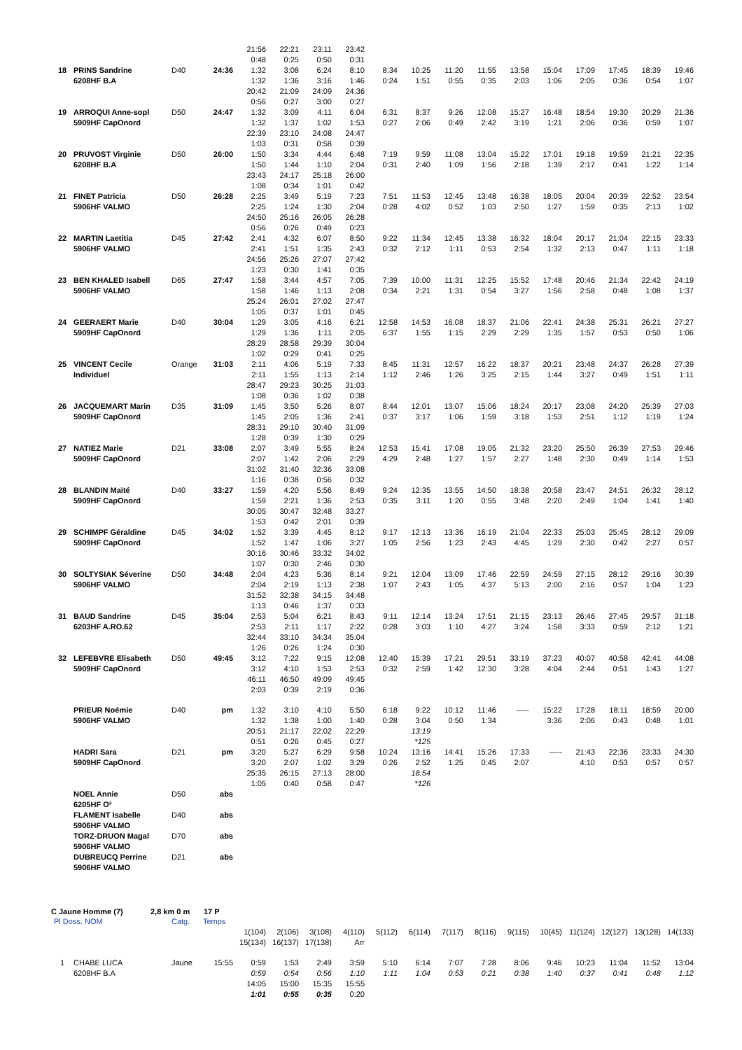| | | | | 21:56 | 22:21 | 23:11 | 23:42 | | | | | | | | | | |
| | | | | 0:48 | 0:25 | 0:50 | 0:31 | | | | | | | | | | |
| 18 | PRINS Sandrine | D40 | 24:36 | 1:32 | 3:08 | 6:24 | 8:10 | 8:34 | 10:25 | 11:20 | 11:55 | 13:58 | 15:04 | 17:09 | 17:45 | 18:39 | 19:46 |
| | 6208HF B.A | | | 1:32 | 1:36 | 3:16 | 1:46 | 0:24 | 1:51 | 0:55 | 0:35 | 2:03 | 1:06 | 2:05 | 0:36 | 0:54 | 1:07 |
| | | | | 20:42 | 21:09 | 24:09 | 24:36 | | | | | | | | | | |
| | | | | 0:56 | 0:27 | 3:00 | 0:27 | | | | | | | | | | |
| 19 | ARROQUI Anne-sopl | D50 | 24:47 | 1:32 | 3:09 | 4:11 | 6:04 | 6:31 | 8:37 | 9:26 | 12:08 | 15:27 | 16:48 | 18:54 | 19:30 | 20:29 | 21:36 |
| | 5909HF CapOnord | | | 1:32 | 1:37 | 1:02 | 1:53 | 0:27 | 2:06 | 0:49 | 2:42 | 3:19 | 1:21 | 2:06 | 0:36 | 0:59 | 1:07 |
| | | | | 22:39 | 23:10 | 24:08 | 24:47 | | | | | | | | | | |
| | | | | 1:03 | 0:31 | 0:58 | 0:39 | | | | | | | | | | |
| 20 | PRUVOST Virginie | D50 | 26:00 | 1:50 | 3:34 | 4:44 | 6:48 | 7:19 | 9:59 | 11:08 | 13:04 | 15:22 | 17:01 | 19:18 | 19:59 | 21:21 | 22:35 |
| | 6208HF B.A | | | 1:50 | 1:44 | 1:10 | 2:04 | 0:31 | 2:40 | 1:09 | 1:56 | 2:18 | 1:39 | 2:17 | 0:41 | 1:22 | 1:14 |
| | | | | 23:43 | 24:17 | 25:18 | 26:00 | | | | | | | | | | |
| | | | | 1:08 | 0:34 | 1:01 | 0:42 | | | | | | | | | | |
| 21 | FINET Patricia | D50 | 26:28 | 2:25 | 3:49 | 5:19 | 7:23 | 7:51 | 11:53 | 12:45 | 13:48 | 16:38 | 18:05 | 20:04 | 20:39 | 22:52 | 23:54 |
| | 5906HF VALMO | | | 2:25 | 1:24 | 1:30 | 2:04 | 0:28 | 4:02 | 0:52 | 1:03 | 2:50 | 1:27 | 1:59 | 0:35 | 2:13 | 1:02 |
| | | | | 24:50 | 25:16 | 26:05 | 26:28 | | | | | | | | | | |
| | | | | 0:56 | 0:26 | 0:49 | 0:23 | | | | | | | | | | |
| 22 | MARTIN Laetitia | D45 | 27:42 | 2:41 | 4:32 | 6:07 | 8:50 | 9:22 | 11:34 | 12:45 | 13:38 | 16:32 | 18:04 | 20:17 | 21:04 | 22:15 | 23:33 |
| | 5906HF VALMO | | | 2:41 | 1:51 | 1:35 | 2:43 | 0:32 | 2:12 | 1:11 | 0:53 | 2:54 | 1:32 | 2:13 | 0:47 | 1:11 | 1:18 |
| | | | | 24:56 | 25:26 | 27:07 | 27:42 | | | | | | | | | | |
| | | | | 1:23 | 0:30 | 1:41 | 0:35 | | | | | | | | | | |
| 23 | BEN KHALED Isabell | D65 | 27:47 | 1:58 | 3:44 | 4:57 | 7:05 | 7:39 | 10:00 | 11:31 | 12:25 | 15:52 | 17:48 | 20:46 | 21:34 | 22:42 | 24:19 |
| | 5906HF VALMO | | | 1:58 | 1:46 | 1:13 | 2:08 | 0:34 | 2:21 | 1:31 | 0:54 | 3:27 | 1:56 | 2:58 | 0:48 | 1:08 | 1:37 |
| | | | | 25:24 | 26:01 | 27:02 | 27:47 | | | | | | | | | | |
| | | | | 1:05 | 0:37 | 1:01 | 0:45 | | | | | | | | | | |
| 24 | GEERAERT Marie | D40 | 30:04 | 1:29 | 3:05 | 4:16 | 6:21 | 12:58 | 14:53 | 16:08 | 18:37 | 21:06 | 22:41 | 24:38 | 25:31 | 26:21 | 27:27 |
| | 5909HF CapOnord | | | 1:29 | 1:36 | 1:11 | 2:05 | 6:37 | 1:55 | 1:15 | 2:29 | 2:29 | 1:35 | 1:57 | 0:53 | 0:50 | 1:06 |
| | | | | 28:29 | 28:58 | 29:39 | 30:04 | | | | | | | | | | |
| | | | | 1:02 | 0:29 | 0:41 | 0:25 | | | | | | | | | | |
| 25 | VINCENT Cecile | Orange | 31:03 | 2:11 | 4:06 | 5:19 | 7:33 | 8:45 | 11:31 | 12:57 | 16:22 | 18:37 | 20:21 | 23:48 | 24:37 | 26:28 | 27:39 |
| | Individuel | | | 2:11 | 1:55 | 1:13 | 2:14 | 1:12 | 2:46 | 1:26 | 3:25 | 2:15 | 1:44 | 3:27 | 0:49 | 1:51 | 1:11 |
| | | | | 28:47 | 29:23 | 30:25 | 31:03 | | | | | | | | | | |
| | | | | 1:08 | 0:36 | 1:02 | 0:38 | | | | | | | | | | |
| 26 | JACQUEMART Marin | D35 | 31:09 | 1:45 | 3:50 | 5:26 | 8:07 | 8:44 | 12:01 | 13:07 | 15:06 | 18:24 | 20:17 | 23:08 | 24:20 | 25:39 | 27:03 |
| | 5909HF CapOnord | | | 1:45 | 2:05 | 1:36 | 2:41 | 0:37 | 3:17 | 1:06 | 1:59 | 3:18 | 1:53 | 2:51 | 1:12 | 1:19 | 1:24 |
| | | | | 28:31 | 29:10 | 30:40 | 31:09 | | | | | | | | | | |
| | | | | 1:28 | 0:39 | 1:30 | 0:29 | | | | | | | | | | |
| 27 | NATIEZ Marie | D21 | 33:08 | 2:07 | 3:49 | 5:55 | 8:24 | 12:53 | 15:41 | 17:08 | 19:05 | 21:32 | 23:20 | 25:50 | 26:39 | 27:53 | 29:46 |
| | 5909HF CapOnord | | | 2:07 | 1:42 | 2:06 | 2:29 | 4:29 | 2:48 | 1:27 | 1:57 | 2:27 | 1:48 | 2:30 | 0:49 | 1:14 | 1:53 |
| | | | | 31:02 | 31:40 | 32:36 | 33:08 | | | | | | | | | | |
| | | | | 1:16 | 0:38 | 0:56 | 0:32 | | | | | | | | | | |
| 28 | BLANDIN Maïté | D40 | 33:27 | 1:59 | 4:20 | 5:56 | 8:49 | 9:24 | 12:35 | 13:55 | 14:50 | 18:38 | 20:58 | 23:47 | 24:51 | 26:32 | 28:12 |
| | 5909HF CapOnord | | | 1:59 | 2:21 | 1:36 | 2:53 | 0:35 | 3:11 | 1:20 | 0:55 | 3:48 | 2:20 | 2:49 | 1:04 | 1:41 | 1:40 |
| | | | | 30:05 | 30:47 | 32:48 | 33:27 | | | | | | | | | | |
| | | | | 1:53 | 0:42 | 2:01 | 0:39 | | | | | | | | | | |
| 29 | SCHIMPF Géraldine | D45 | 34:02 | 1:52 | 3:39 | 4:45 | 8:12 | 9:17 | 12:13 | 13:36 | 16:19 | 21:04 | 22:33 | 25:03 | 25:45 | 28:12 | 29:09 |
| | 5909HF CapOnord | | | 1:52 | 1:47 | 1:06 | 3:27 | 1:05 | 2:56 | 1:23 | 2:43 | 4:45 | 1:29 | 2:30 | 0:42 | 2:27 | 0:57 |
| | | | | 30:16 | 30:46 | 33:32 | 34:02 | | | | | | | | | | |
| | | | | 1:07 | 0:30 | 2:46 | 0:30 | | | | | | | | | | |
| 30 | SOLTYSIAK Séverine | D50 | 34:48 | 2:04 | 4:23 | 5:36 | 8:14 | 9:21 | 12:04 | 13:09 | 17:46 | 22:59 | 24:59 | 27:15 | 28:12 | 29:16 | 30:39 |
| | 5906HF VALMO | | | 2:04 | 2:19 | 1:13 | 2:38 | 1:07 | 2:43 | 1:05 | 4:37 | 5:13 | 2:00 | 2:16 | 0:57 | 1:04 | 1:23 |
| | | | | 31:52 | 32:38 | 34:15 | 34:48 | | | | | | | | | | |
| | | | | 1:13 | 0:46 | 1:37 | 0:33 | | | | | | | | | | |
| 31 | BAUD Sandrine | D45 | 35:04 | 2:53 | 5:04 | 6:21 | 8:43 | 9:11 | 12:14 | 13:24 | 17:51 | 21:15 | 23:13 | 26:46 | 27:45 | 29:57 | 31:18 |
| | 6203HF A.RO.62 | | | 2:53 | 2:11 | 1:17 | 2:22 | 0:28 | 3:03 | 1:10 | 4:27 | 3:24 | 1:58 | 3:33 | 0:59 | 2:12 | 1:21 |
| | | | | 32:44 | 33:10 | 34:34 | 35:04 | | | | | | | | | | |
| | | | | 1:26 | 0:26 | 1:24 | 0:30 | | | | | | | | | | |
| 32 | LEFEBVRE Elisabeth | D50 | 49:45 | 3:12 | 7:22 | 9:15 | 12:08 | 12:40 | 15:39 | 17:21 | 29:51 | 33:19 | 37:23 | 40:07 | 40:58 | 42:41 | 44:08 |
| | 5909HF CapOnord | | | 3:12 | 4:10 | 1:53 | 2:53 | 0:32 | 2:59 | 1:42 | 12:30 | 3:28 | 4:04 | 2:44 | 0:51 | 1:43 | 1:27 |
| | | | | 46:11 | 46:50 | 49:09 | 49:45 | | | | | | | | | | |
| | | | | 2:03 | 0:39 | 2:19 | 0:36 | | | | | | | | | | |
| | PRIEUR Noémie | D40 | pm | 1:32 | 3:10 | 4:10 | 5:50 | 6:18 | 9:22 | 10:12 | 11:46 | ----- | 15:22 | 17:28 | 18:11 | 18:59 | 20:00 |
| | 5906HF VALMO | | | 1:32 | 1:38 | 1:00 | 1:40 | 0:28 | 3:04 | 0:50 | 1:34 | | 3:36 | 2:06 | 0:43 | 0:48 | 1:01 |
| | | | | 20:51 | 21:17 | 22:02 | 22:29 | | 13:19 | | | | | | | | |
| | | | | 0:51 | 0:26 | 0:45 | 0:27 | | *125 | | | | | | | | |
| | HADRI Sara | D21 | pm | 3:20 | 5:27 | 6:29 | 9:58 | 10:24 | 13:16 | 14:41 | 15:26 | 17:33 | ----- | 21:43 | 22:36 | 23:33 | 24:30 |
| | 5909HF CapOnord | | | 3:20 | 2:07 | 1:02 | 3:29 | 0:26 | 2:52 | 1:25 | 0:45 | 2:07 | | 4:10 | 0:53 | 0:57 | 0:57 |
| | | | | 25:35 | 26:15 | 27:13 | 28:00 | | 18:54 | | | | | | | | |
| | | | | 1:05 | 0:40 | 0:58 | 0:47 | | *126 | | | | | | | | |
| | NOEL Annie | D50 | abs | | | | | | | | | | | | | | |
| | 6205HF O² | | | | | | | | | | | | | | | | |
| | FLAMENT Isabelle | D40 | abs | | | | | | | | | | | | | | |
| | 5906HF VALMO | | | | | | | | | | | | | | | | |
| | TORZ-DRUON Magal | D70 | abs | | | | | | | | | | | | | | |
| | 5906HF VALMO | | | | | | | | | | | | | | | | |
| | DUBREUCQ Perrine | D21 | abs | | | | | | | | | | | | | | |
| | 5906HF VALMO | | | | | | | | | | | | | | | | |
C Jaune Homme (7) 2,8 km 0 m 17 P
| Pl Doss. NOM | | Catg. | Temps | | | | | | | | | | | | | | |
| | | | | 1(104) | 2(106) | 3(108) | 4(110) | 5(112) | 6(114) | 7(117) | 8(116) | 9(115) | 10(45) | 11(124) | 12(127) | 13(128) | 14(133) |
| | | | | 15(134) | 16(137) | 17(138) | Arr | | | | | | | | | | |
| 1 | CHABE LUCA | Jaune | 15:55 | 0:59 | 1:53 | 2:49 | 3:59 | 5:10 | 6:14 | 7:07 | 7:28 | 8:06 | 9:46 | 10:23 | 11:04 | 11:52 | 13:04 |
| | 6208HF B.A | | | 0:59 | 0:54 | 0:56 | 1:10 | 1:11 | 1:04 | 0:53 | 0:21 | 0:38 | 1:40 | 0:37 | 0:41 | 0:48 | 1:12 |
| | | | | 14:05 | 15:00 | 15:35 | 15:55 | | | | | | | | | | |
| | | | | 1:01 | 0:55 | 0:35 | 0:20 | | | | | | | | | | |